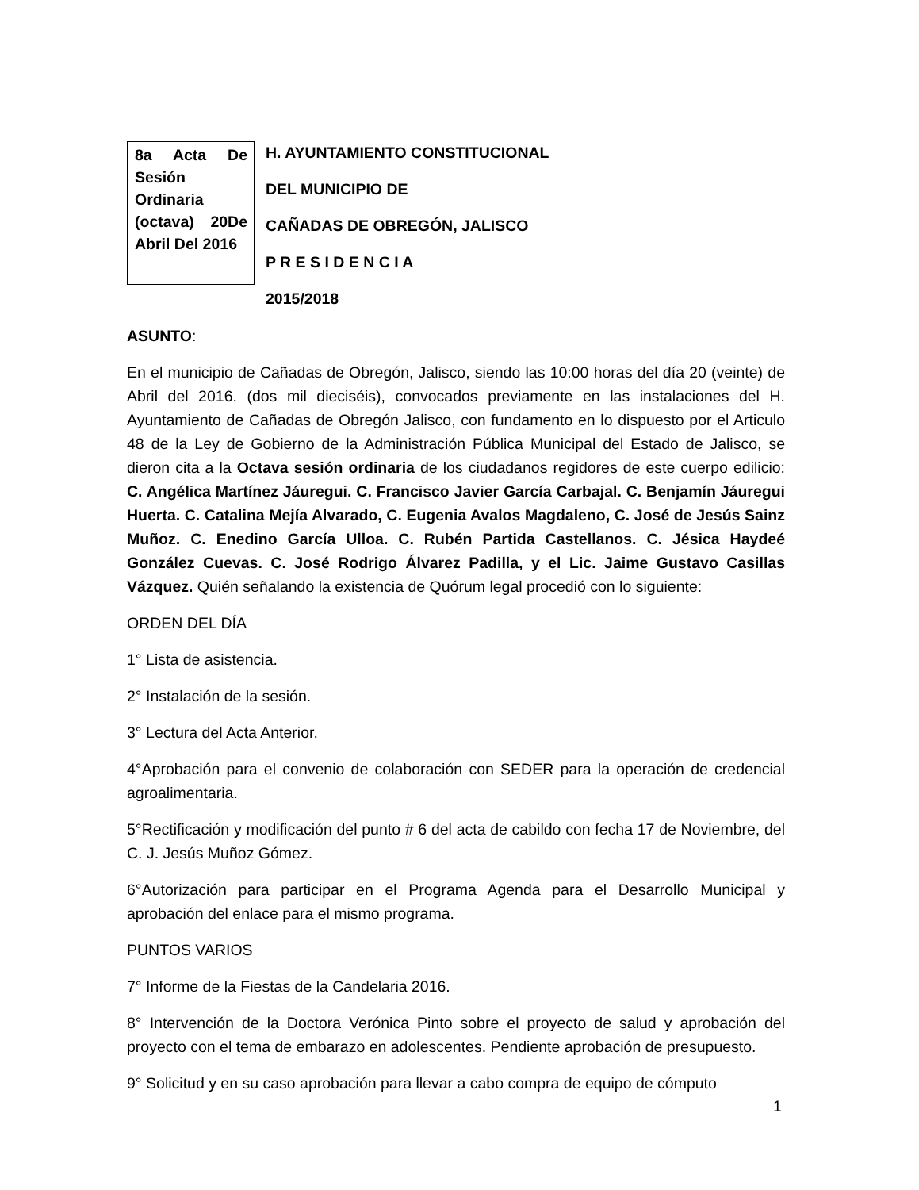8a Acta De Sesión Ordinaria (octava) 20De Abril Del 2016
H. AYUNTAMIENTO CONSTITUCIONAL
DEL MUNICIPIO DE
CAÑADAS DE OBREGÓN, JALISCO
P R E S I D E N C I A
2015/2018
ASUNTO:
En el municipio de Cañadas de Obregón, Jalisco, siendo las 10:00 horas del día 20 (veinte) de Abril del 2016. (dos mil dieciséis), convocados previamente en las instalaciones del H. Ayuntamiento de Cañadas de Obregón Jalisco, con fundamento en lo dispuesto por el Articulo 48 de la Ley de Gobierno de la Administración Pública Municipal del Estado de Jalisco, se dieron cita a la Octava sesión ordinaria de los ciudadanos regidores de este cuerpo edilicio: C. Angélica Martínez Jáuregui. C. Francisco Javier García Carbajal. C. Benjamín Jáuregui Huerta. C. Catalina Mejía Alvarado, C. Eugenia Avalos Magdaleno, C. José de Jesús Sainz Muñoz. C. Enedino García Ulloa. C. Rubén Partida Castellanos. C. Jésica Haydeé González Cuevas. C. José Rodrigo Álvarez Padilla, y el Lic. Jaime Gustavo Casillas Vázquez. Quién señalando la existencia de Quórum legal procedió con lo siguiente:
ORDEN DEL DÍA
1° Lista de asistencia.
2° Instalación de la sesión.
3° Lectura del Acta Anterior.
4°Aprobación para el convenio de colaboración con SEDER para la operación de credencial agroalimentaria.
5°Rectificación y modificación del punto # 6 del acta de cabildo con fecha 17 de Noviembre, del C. J. Jesús Muñoz Gómez.
6°Autorización para participar en el Programa Agenda para el Desarrollo Municipal y aprobación del enlace para el mismo programa.
PUNTOS VARIOS
7° Informe de la Fiestas de la Candelaria 2016.
8° Intervención de la Doctora Verónica Pinto sobre el proyecto de salud y aprobación del proyecto con el tema de embarazo en adolescentes. Pendiente aprobación de presupuesto.
9° Solicitud y en su caso aprobación para llevar a cabo compra de equipo de cómputo
1